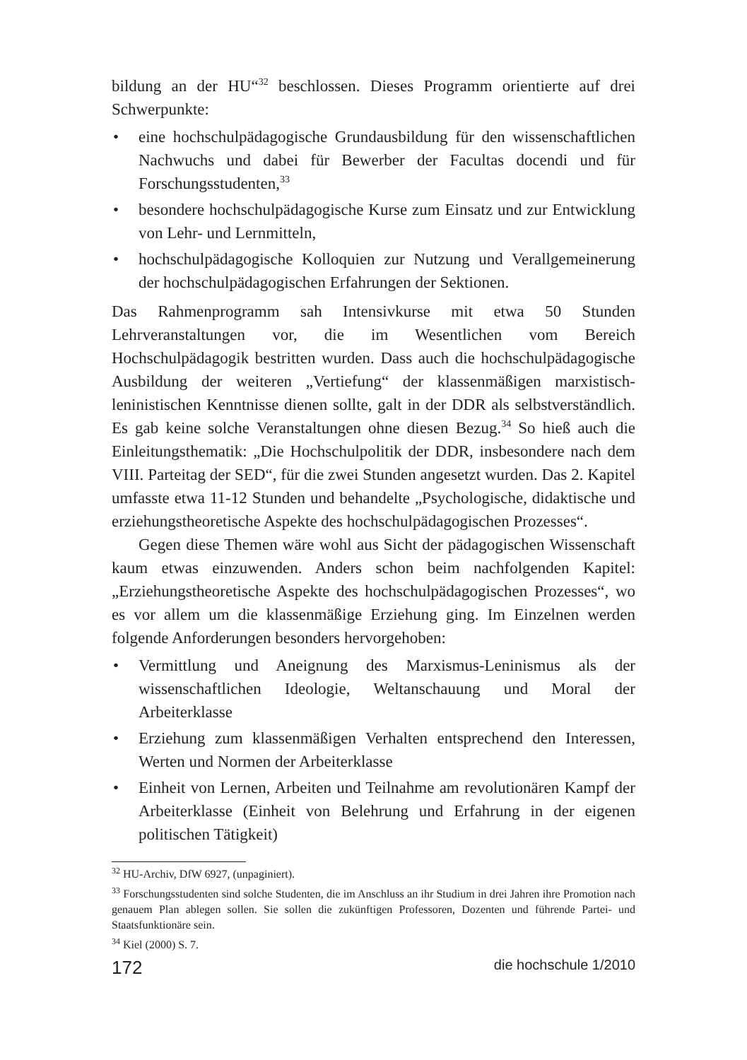bildung an der HU“<sup>32</sup> beschlossen. Dieses Programm orientierte auf drei Schwerpunkte:
• eine hochschulpädagogische Grundausbildung für den wissenschaftlichen Nachwuchs und dabei für Bewerber der Facultas docendi und für Forschungsstudenten,<sup>33</sup>
• besondere hochschulpädagogische Kurse zum Einsatz und zur Entwicklung von Lehr- und Lernmitteln,
• hochschulpädagogische Kolloquien zur Nutzung und Verallgemeinerung der hochschulpädagogischen Erfahrungen der Sektionen.
Das Rahmenprogramm sah Intensivkurse mit etwa 50 Stunden Lehrveranstaltungen vor, die im Wesentlichen vom Bereich Hochschulpädagogik bestritten wurden. Dass auch die hochschulpädagogische Ausbildung der weiteren „Vertiefung“ der klassenmäßigen marxistisch-leninistischen Kenntnisse dienen sollte, galt in der DDR als selbstverständlich. Es gab keine solche Veranstaltungen ohne diesen Bezug.<sup>34</sup> So hieß auch die Einleitungsthematik: „Die Hochschulpolitik der DDR, insbesondere nach dem VIII. Parteitag der SED“, für die zwei Stunden angesetzt wurden. Das 2. Kapitel umfasste etwa 11-12 Stunden und behandelte „Psychologische, didaktische und erziehungstheoretische Aspekte des hochschulpädagogischen Prozesses“.
Gegen diese Themen wäre wohl aus Sicht der pädagogischen Wissenschaft kaum etwas einzuwenden. Anders schon beim nachfolgenden Kapitel: „Erziehungstheoretische Aspekte des hochschulpädagogischen Prozesses“, wo es vor allem um die klassenmäßige Erziehung ging. Im Einzelnen werden folgende Anforderungen besonders hervorgehoben:
• Vermittlung und Aneignung des Marxismus-Leninismus als der wissenschaftlichen Ideologie, Weltanschauung und Moral der Arbeiterklasse
• Erziehung zum klassenmäßigen Verhalten entsprechend den Interessen, Werten und Normen der Arbeiterklasse
• Einheit von Lernen, Arbeiten und Teilnahme am revolutionären Kampf der Arbeiterklasse (Einheit von Belehrung und Erfahrung in der eigenen politischen Tätigkeit)
<sup>32</sup> HU-Archiv, DfW 6927, (unpaginiert).
<sup>33</sup> Forschungsstudenten sind solche Studenten, die im Anschluss an ihr Studium in drei Jahren ihre Promotion nach genauem Plan ablegen sollen. Sie sollen die zukünftigen Professoren, Dozenten und führende Partei- und Staatsfunktionäre sein.
<sup>34</sup> Kiel (2000) S. 7.
172 die hochschule 1/2010